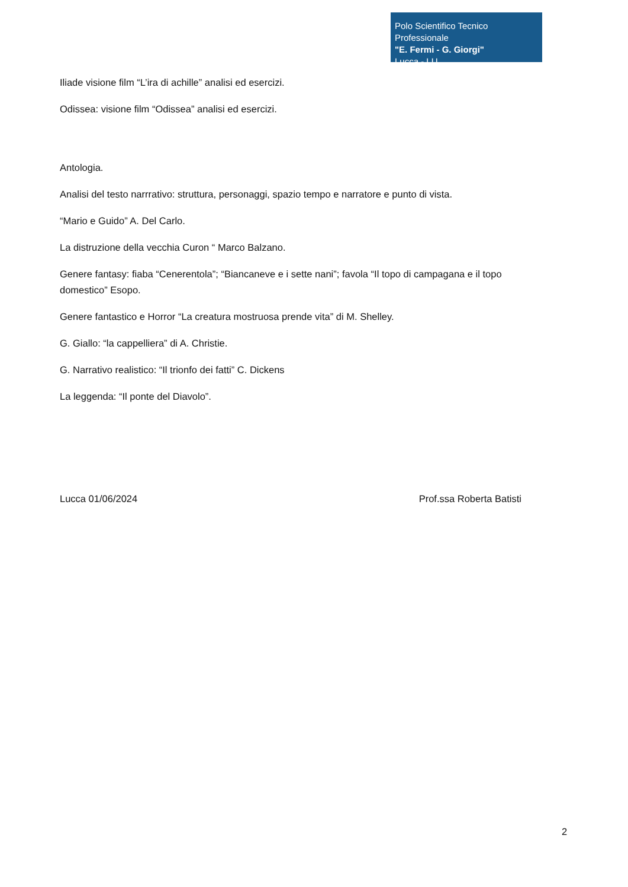Polo Scientifico Tecnico Professionale
"E. Fermi - G. Giorgi"
Lucca - LU
Iliade visione film “L’ira di achille” analisi ed esercizi.
Odissea: visione film “Odissea” analisi ed esercizi.
Antologia.
Analisi del testo narrrativo: struttura, personaggi, spazio tempo e narratore e punto di vista.
“Mario e Guido” A. Del Carlo.
La distruzione della vecchia Curon “ Marco Balzano.
Genere fantasy: fiaba “Cenerentola”; “Biancaneve e i sette nani”; favola “Il topo di campagana e il topo domestico” Esopo.
Genere fantastico e Horror “La creatura mostruosa prende vita” di M. Shelley.
G. Giallo: “la cappelliera” di A. Christie.
G. Narrativo realistico: “Il trionfo dei fatti” C. Dickens
La leggenda: “Il ponte del Diavolo”.
Lucca 01/06/2024 Prof.ssa Roberta Batisti
2